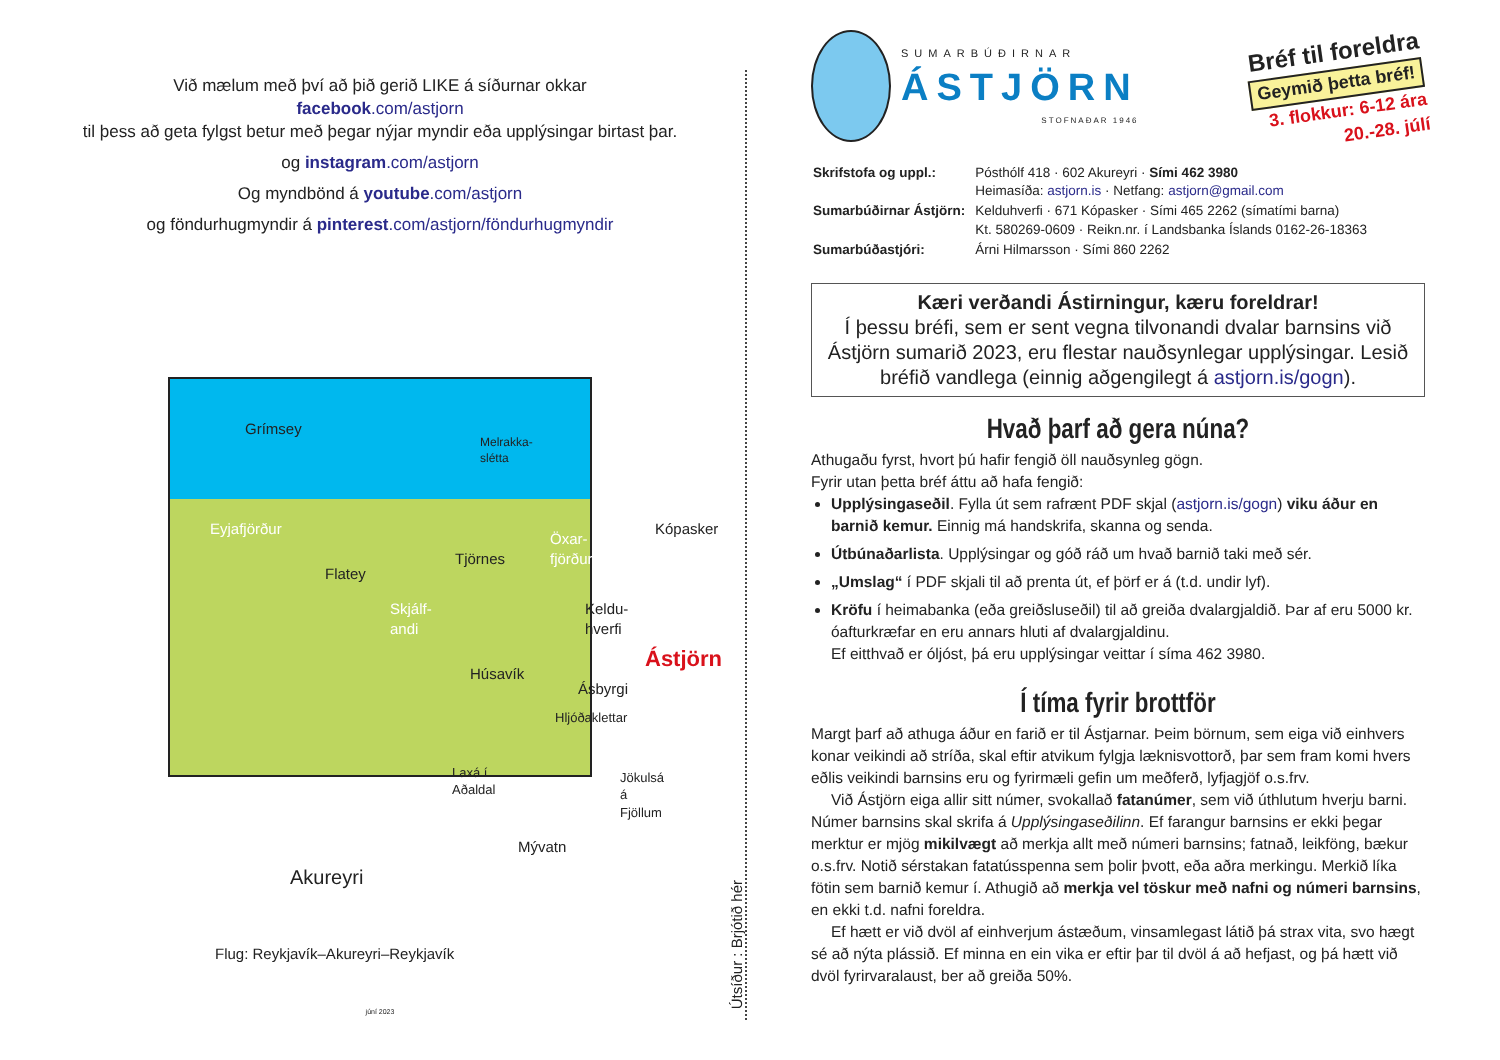Við mælum með því að þið gerið LIKE á síðurnar okkar
facebook.com/astjorn
til þess að geta fylgst betur með þegar nýjar myndir eða upplýsingar birtast þar.
og instagram.com/astjorn
Og myndbönd á youtube.com/astjorn
og föndurhugmyndir á pinterest.com/astjorn/föndurhugmyndir
Grímsey
Melrakka-
slétta
Eyjafjörður
Flatey
Tjörnes
Öxar-
fjörður
Kópasker
Skjálf-
andi
Keldu-
hverfi
Húsavík
Ástjörn
Ásbyrgi
Hljóðaklettar
Laxá í
Aðaldal
Jökulsá
á Fjöllum
Mývatn
Akureyri
Flug: Reykjavík–Akureyri–Reykjavík
júní 2023
Útsíður : Brjótið hér
SUMARBÚÐIRNAR
ÁSTJÖRN
STOFNAÐAR 1946
Bréf til foreldra
Geymið þetta bréf!
3. flokkur: 6-12 ára
20.-28. júlí
| Skrifstofa og uppl.: | Pósthólf 418 · 602 Akureyri · Sími 462 3980 Heimasíða: astjorn.is · Netfang: astjorn@gmail.com |
| Sumarbúðirnar Ástjörn: | Kelduhverfi · 671 Kópasker · Sími 465 2262 (símatími barna) Kt. 580269-0609 · Reikn.nr. í Landsbanka Íslands 0162-26-18363 |
| Sumarbúðastjóri: | Árni Hilmarsson · Sími 860 2262 |
Kæri verðandi Ástirningur, kæru foreldrar!
Í þessu bréfi, sem er sent vegna tilvonandi dvalar barnsins við Ástjörn sumarið 2023, eru flestar nauðsynlegar upplýsingar. Lesið bréfið vandlega (einnig aðgengilegt á astjorn.is/gogn).
Hvað þarf að gera núna?
Athugaðu fyrst, hvort þú hafir fengið öll nauðsynleg gögn.
Fyrir utan þetta bréf áttu að hafa fengið:
Upplýsingaseðil. Fylla út sem rafrænt PDF skjal (astjorn.is/gogn) viku áður en barnið kemur. Einnig má handskrifa, skanna og senda.
Útbúnaðarlista. Upplýsingar og góð ráð um hvað barnið taki með sér.
„Umslag“ í PDF skjali til að prenta út, ef þörf er á (t.d. undir lyf).
Kröfu í heimabanka (eða greiðsluseðil) til að greiða dvalargjaldið. Þar af eru 5000 kr. óafturkræfar en eru annars hluti af dvalargjaldinu.
Ef eitthvað er óljóst, þá eru upplýsingar veittar í síma 462 3980.
Í tíma fyrir brottför
Margt þarf að athuga áður en farið er til Ástjarnar. Þeim börnum, sem eiga við einhvers konar veikindi að stríða, skal eftir atvikum fylgja læknisvottorð, þar sem fram komi hvers eðlis veikindi barnsins eru og fyrirmæli gefin um meðferð, lyfjagjöf o.s.frv.
Við Ástjörn eiga allir sitt númer, svokallað fatanúmer, sem við úthlutum hverju barni. Númer barnsins skal skrifa á Upplýsingaseðilinn. Ef farangur barnsins er ekki þegar merktur er mjög mikilvægt að merkja allt með númeri barnsins; fatnað, leikföng, bækur o.s.frv. Notið sérstakan fatatússpenna sem þolir þvott, eða aðra merkingu. Merkið líka fötin sem barnið kemur í. Athugið að merkja vel töskur með nafni og númeri barnsins, en ekki t.d. nafni foreldra.
Ef hætt er við dvöl af einhverjum ástæðum, vinsamlegast látið þá strax vita, svo hægt sé að nýta plássið. Ef minna en ein vika er eftir þar til dvöl á að hefjast, og þá hætt við dvöl fyrirvaralaust, ber að greiða 50%.